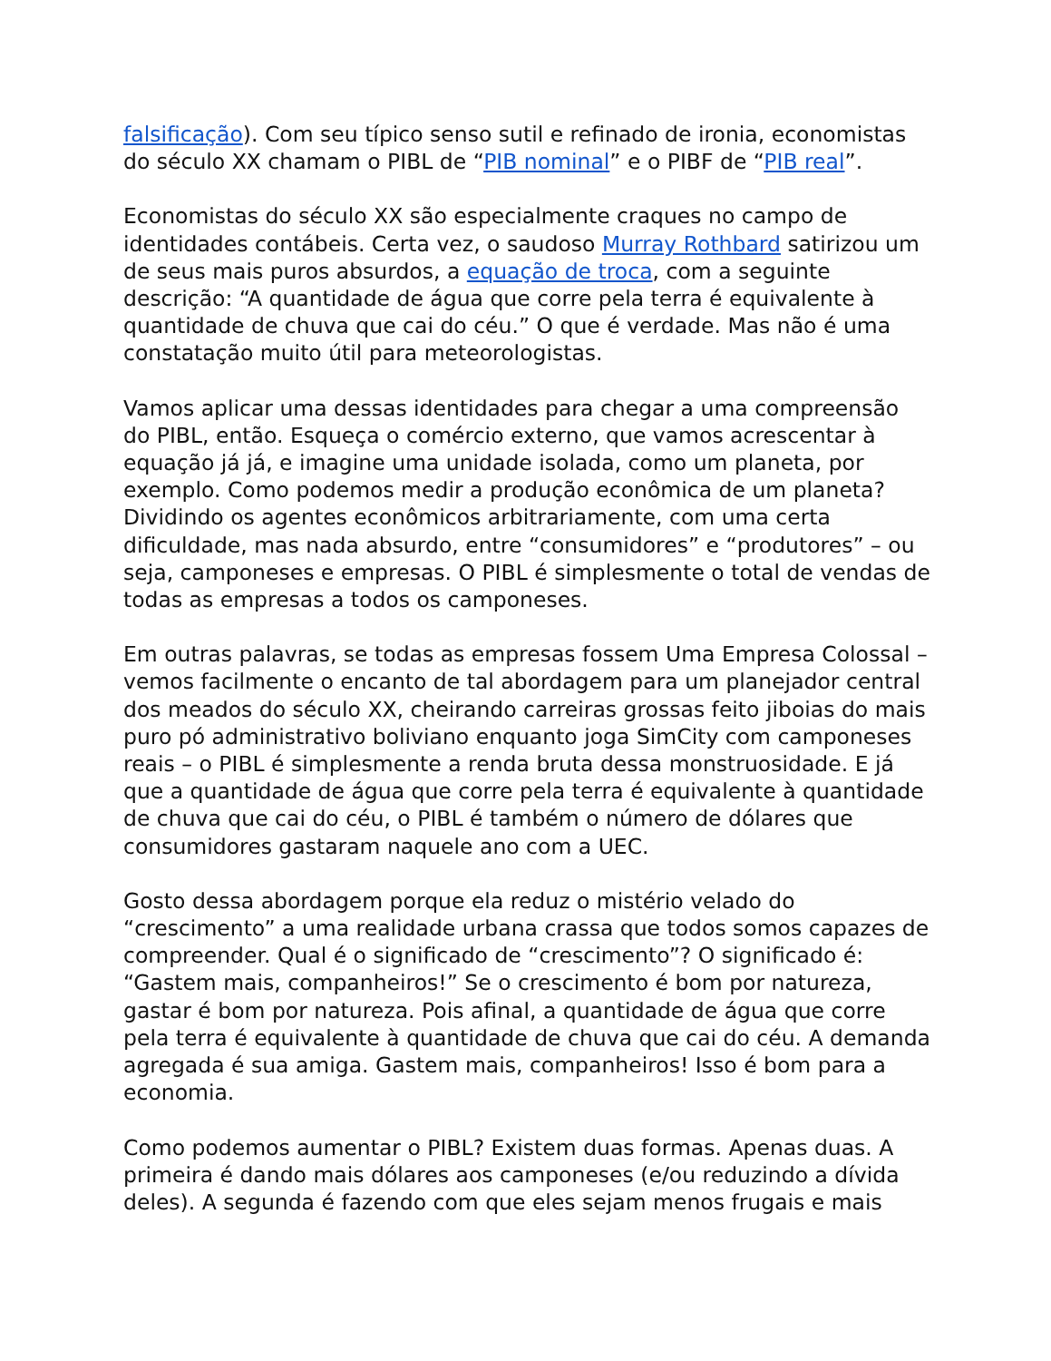falsificação). Com seu típico senso sutil e refinado de ironia, economistas do século XX chamam o PIBL de “PIB nominal” e o PIBF de “PIB real”.
Economistas do século XX são especialmente craques no campo de identidades contábeis. Certa vez, o saudoso Murray Rothbard satirizou um de seus mais puros absurdos, a equação de troca, com a seguinte descrição: “A quantidade de água que corre pela terra é equivalente à quantidade de chuva que cai do céu.” O que é verdade. Mas não é uma constatação muito útil para meteorologistas.
Vamos aplicar uma dessas identidades para chegar a uma compreensão do PIBL, então. Esqueça o comércio externo, que vamos acrescentar à equação já já, e imagine uma unidade isolada, como um planeta, por exemplo. Como podemos medir a produção econômica de um planeta? Dividindo os agentes econômicos arbitrariamente, com uma certa dificuldade, mas nada absurdo, entre “consumidores” e “produtores” – ou seja, camponeses e empresas. O PIBL é simplesmente o total de vendas de todas as empresas a todos os camponeses.
Em outras palavras, se todas as empresas fossem Uma Empresa Colossal – vemos facilmente o encanto de tal abordagem para um planejador central dos meados do século XX, cheirando carreiras grossas feito jiboias do mais puro pó administrativo boliviano enquanto joga SimCity com camponeses reais – o PIBL é simplesmente a renda bruta dessa monstruosidade. E já que a quantidade de água que corre pela terra é equivalente à quantidade de chuva que cai do céu, o PIBL é também o número de dólares que consumidores gastaram naquele ano com a UEC.
Gosto dessa abordagem porque ela reduz o mistério velado do “crescimento” a uma realidade urbana crassa que todos somos capazes de compreender. Qual é o significado de “crescimento”? O significado é: “Gastem mais, companheiros!” Se o crescimento é bom por natureza, gastar é bom por natureza. Pois afinal, a quantidade de água que corre pela terra é equivalente à quantidade de chuva que cai do céu. A demanda agregada é sua amiga. Gastem mais, companheiros! Isso é bom para a economia.
Como podemos aumentar o PIBL? Existem duas formas. Apenas duas. A primeira é dando mais dólares aos camponeses (e/ou reduzindo a dívida deles). A segunda é fazendo com que eles sejam menos frugais e mais